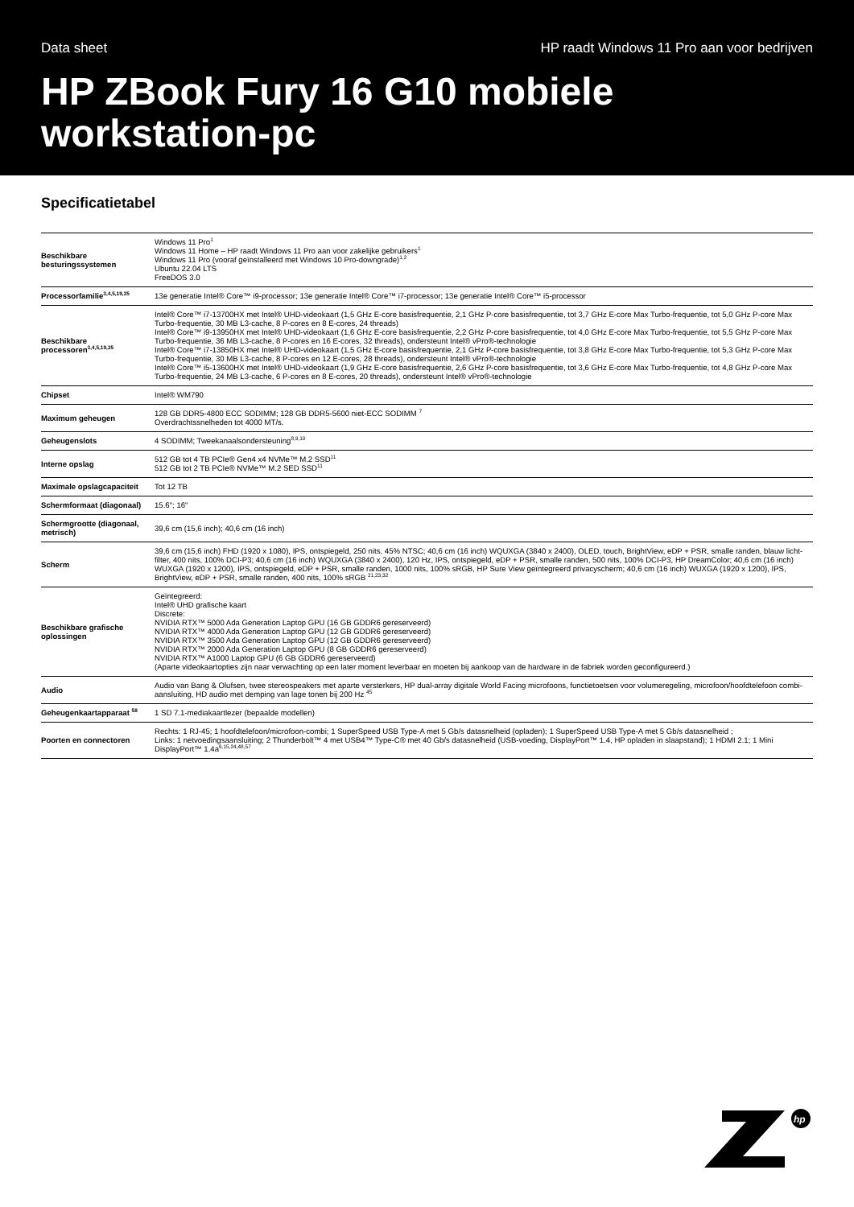Data sheet HP raadt Windows 11 Pro aan voor bedrijven
HP ZBook Fury 16 G10 mobiele workstation-pc
Specificatietabel
| Beschikbare besturingssystemen | Windows 11 Pro<sup>1</sup> Windows 11 Home – HP raadt Windows 11 Pro aan voor zakelijke gebruikers<sup>1</sup> Windows 11 Pro (vooraf geïnstalleerd met Windows 10 Pro-downgrade)<sup>1,2</sup> Ubuntu 22.04 LTS FreeDOS 3.0 |
| Processorfamilie<sup>3,4,5,19,25</sup> | 13e generatie Intel® Core™ i9-processor; 13e generatie Intel® Core™ i7-processor; 13e generatie Intel® Core™ i5-processor |
| Beschikbare processoren<sup>3,4,5,19,25</sup> | Intel® Core™ i7-13700HX met Intel® UHD-videokaart (1,5 GHz E-core basisfrequentie, 2,1 GHz P-core basisfrequentie, tot 3,7 GHz E-core Max Turbo-frequentie, tot 5,0 GHz P-core Max Turbo-frequentie, 30 MB L3-cache, 8 P-cores en 8 E-cores, 24 threads) Intel® Core™ i9-13950HX met Intel® UHD-videokaart (1,6 GHz E-core basisfrequentie, 2,2 GHz P-core basisfrequentie, tot 4,0 GHz E-core Max Turbo-frequentie, tot 5,5 GHz P-core Max Turbo-frequentie, 36 MB L3-cache, 8 P-cores en 16 E-cores, 32 threads), ondersteunt Intel® vPro®-technologie Intel® Core™ i7-13850HX met Intel® UHD-videokaart (1,5 GHz E-core basisfrequentie, 2,1 GHz P-core basisfrequentie, tot 3,8 GHz E-core Max Turbo-frequentie, tot 5,3 GHz P-core Max Turbo-frequentie, 30 MB L3-cache, 8 P-cores en 12 E-cores, 28 threads), ondersteunt Intel® vPro®-technologie Intel® Core™ i5-13600HX met Intel® UHD-videokaart (1,9 GHz E-core basisfrequentie, 2,6 GHz P-core basisfrequentie, tot 3,6 GHz E-core Max Turbo-frequentie, tot 4,8 GHz P-core Max Turbo-frequentie, 24 MB L3-cache, 6 P-cores en 8 E-cores, 20 threads), ondersteunt Intel® vPro®-technologie |
| Chipset | Intel® WM790 |
| Maximum geheugen | 128 GB DDR5-4800 ECC SODIMM; 128 GB DDR5-5600 niet-ECC SODIMM <sup>7</sup> Overdrachtssnelheden tot 4000 MT/s. |
| Geheugenslots | 4 SODIMM; Tweekanaalsondersteuning<sup>8,9,10</sup> |
| Interne opslag | 512 GB tot 4 TB PCIe® Gen4 x4 NVMe™ M.2 SSD<sup>11</sup> 512 GB tot 2 TB PCIe® NVMe™ M.2 SED SSD<sup>11</sup> |
| Maximale opslagcapaciteit | Tot 12 TB |
| Schermformaat (diagonaal) | 15.6"; 16" |
| Schermgrootte (diagonaal, metrisch) | 39,6 cm (15,6 inch); 40,6 cm (16 inch) |
| Scherm | 39,6 cm (15,6 inch) FHD (1920 x 1080), IPS, ontspiegeld, 250 nits, 45% NTSC; 40,6 cm (16 inch) WQUXGA (3840 x 2400), OLED, touch, BrightView, eDP + PSR, smalle randen, blauw licht-filter, 400 nits, 100% DCI-P3; 40,6 cm (16 inch) WQUXGA (3840 x 2400), 120 Hz, IPS, ontspiegeld, eDP + PSR, smalle randen, 500 nits, 100% DCI-P3, HP DreamColor; 40,6 cm (16 inch) WUXGA (1920 x 1200), IPS, ontspiegeld, eDP + PSR, smalle randen, 1000 nits, 100% sRGB, HP Sure View geïntegreerd privacyscherm; 40,6 cm (16 inch) WUXGA (1920 x 1200), IPS, BrightView, eDP + PSR, smalle randen, 400 nits, 100% sRGB <sup>21,23,32</sup> |
| Beschikbare grafische oplossingen | Geïntegreerd: Intel® UHD grafische kaart Discrete: NVIDIA RTX™ 5000 Ada Generation Laptop GPU (16 GB GDDR6 gereserveerd) NVIDIA RTX™ 4000 Ada Generation Laptop GPU (12 GB GDDR6 gereserveerd) NVIDIA RTX™ 3500 Ada Generation Laptop GPU (12 GB GDDR6 gereserveerd) NVIDIA RTX™ 2000 Ada Generation Laptop GPU (8 GB GDDR6 gereserveerd) NVIDIA RTX™ A1000 Laptop GPU (6 GB GDDR6 gereserveerd) (Aparte videokaartopties zijn naar verwachting op een later moment leverbaar en moeten bij aankoop van de hardware in de fabriek worden geconfigureerd.) |
| Audio | Audio van Bang & Olufsen, twee stereospeakers met aparte versterkers, HP dual-array digitale World Facing microfoons, functietoetsen voor volumeregeling, microfoon/hoofdtelefoon combi-aansluiting, HD audio met demping van lage tonen bij 200 Hz <sup>45</sup> |
| Geheugenkaartapparaat <sup>58</sup> | 1 SD 7.1-mediakaartlezer (bepaalde modellen) |
| Poorten en connectoren | Rechts: 1 RJ-45; 1 hoofdtelefoon/microfoon-combi; 1 SuperSpeed USB Type-A met 5 Gb/s datasnelheid (opladen); 1 SuperSpeed USB Type-A met 5 Gb/s datasnelheid ; Links: 1 netvoedingsaansluiting; 2 Thunderbolt™ 4 met USB4™ Type-C® met 40 Gb/s datasnelheid (USB-voeding, DisplayPort™ 1.4, HP opladen in slaapstand); 1 HDMI 2.1; 1 Mini DisplayPort™ 1.4a<sup>6,15,24,48,57</sup> |
hp